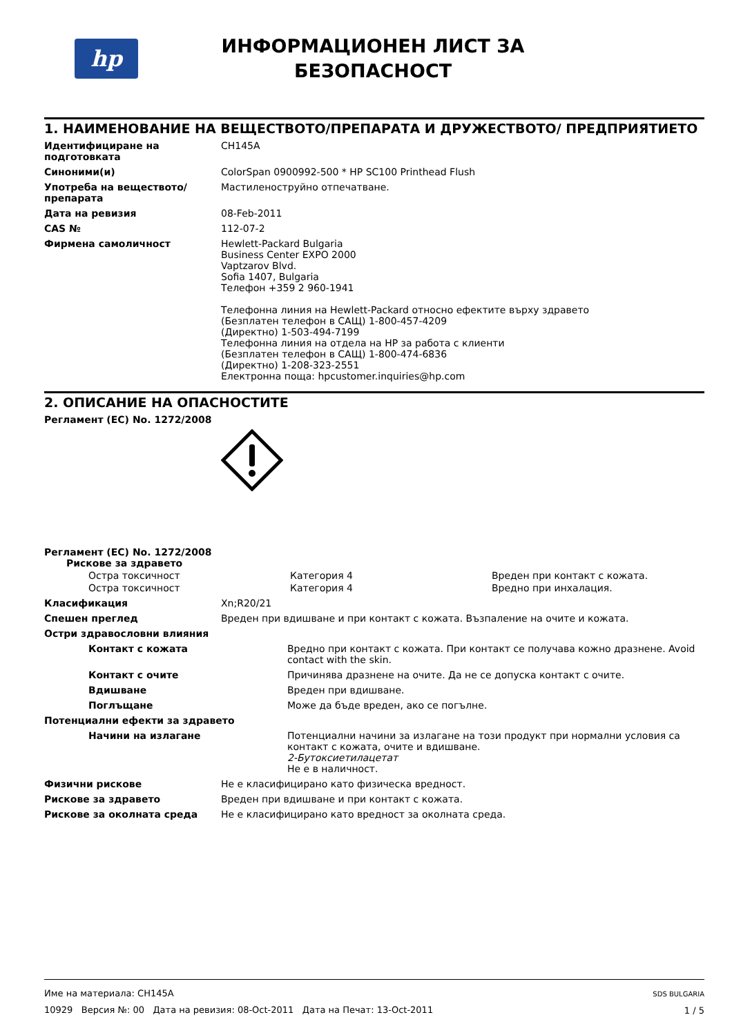hp
ИНФОРМАЦИОНЕН ЛИСТ ЗА
БЕЗОПАСНОСТ
1. НАИМЕНОВАНИЕ НА ВЕЩЕСТВОТО/ПРЕПАРАТА И ДРУЖЕСТВОТО/ ПРЕДПРИЯТИЕТО
Идентифициране на подготовката CH145A
Синоними(и) ColorSpan 0900992-500 * HP SC100 Printhead Flush
Употреба на веществото/препарата
Мастиленоструйно отпечатване.
Дата на ревизия 08-Feb-2011
CAS № 112-07-2
Фирмена самоличност Hewlett-Packard Bulgaria
Business Center EXPO 2000
Vaptzarov Blvd.
Sofia 1407, Bulgaria
Телефон +359 2 960-1941
Телефонна линия на Hewlett-Packard относно ефектите върху здравето
(Безплатен телефон в САЩ) 1-800-457-4209
(Директно) 1-503-494-7199
Телефонна линия на отдела на HP за работа с клиенти
(Безплатен телефон в САЩ) 1-800-474-6836
(Директно) 1-208-323-2551
Електронна поща: hpcustomer.inquiries@hp.com
2. ОПИСАНИЕ НА ОПАСНОСТИТЕ
Регламент (ЕС) No. 1272/2008
Регламент (ЕС) No. 1272/2008
Рискове за здравето
Остра токсичност Категория 4 Вреден при контакт с кожата.
Остра токсичност Категория 4 Вредно при инхалация.
Класификация Xn;R20/21
Спешен преглед Вреден при вдишване и при контакт с кожата. Възпаление на очите и кожата.
Остри здравословни влияния
Контакт с кожата Вредно при контакт с кожата. При контакт се получава кожно дразнене. Avoid contact with the skin.
Контакт с очите Причинява дразнене на очите. Да не се допуска контакт с очите.
Вдишване Вреден при вдишване.
Поглъщане Може да бъде вреден, ако се погълне.
Потенциални ефекти за здравето
Начини на излагане Потенциални начини за излагане на този продукт при нормални условия са контакт с кожата, очите и вдишване.
2-Бутоксиетилацетат
Не е в наличност.
Физични рискове Не е класифицирано като физическа вредност.
Рискове за здравето Вреден при вдишване и при контакт с кожата.
Рискове за околната среда Не е класифицирано като вредност за околната среда.
Име на материала: CH145A
10929 Версия №: 00 Дата на ревизия: 08-Oct-2011 Дата на Печат: 13-Oct-2011
SDS BULGARIA
1 / 5